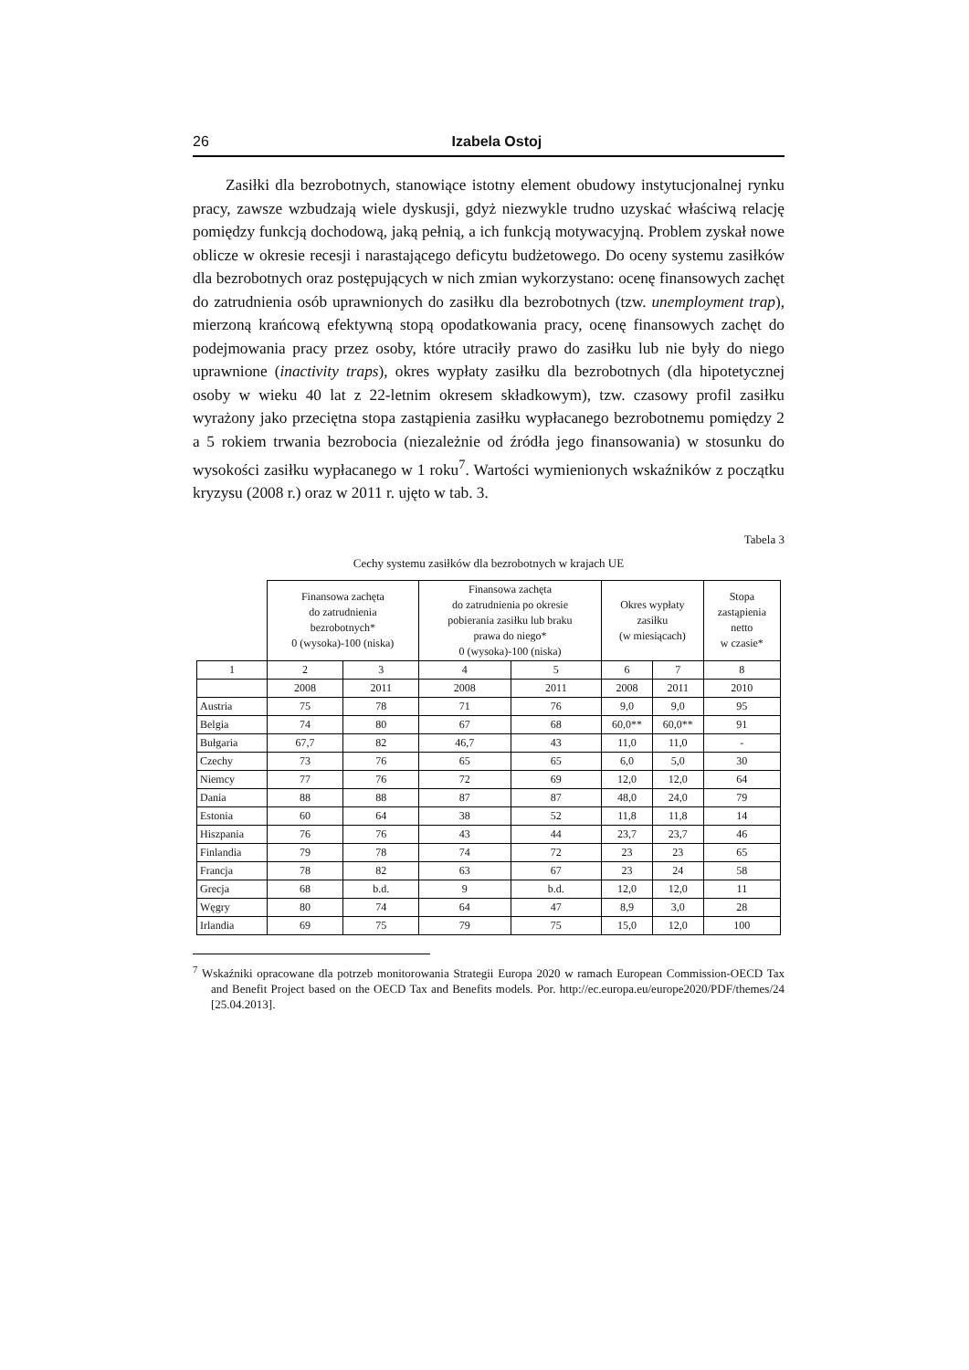26 Izabela Ostoj
Zasiłki dla bezrobotnych, stanowiące istotny element obudowy instytucjo­nalnej rynku pracy, zawsze wzbudzają wiele dyskusji, gdyż niezwykle trudno uzyskać właściwą relację pomiędzy funkcją dochodową, jaką pełnią, a ich funk­cją motywacyjną. Problem zyskał nowe oblicze w okresie recesji i narastającego deficytu budżetowego. Do oceny systemu zasiłków dla bezrobotnych oraz po­stępujących w nich zmian wykorzystano: ocenę finansowych zachęt do zatrud­nienia osób uprawnionych do zasiłku dla bezrobotnych (tzw. unemployment trap), mierzoną krańcową efektywną stopą opodatkowania pracy, ocenę finan­sowych zachęt do podejmowania pracy przez osoby, które utraciły prawo do za­siłku lub nie były do niego uprawnione (inactivity traps), okres wypłaty zasiłku dla bezrobotnych (dla hipotetycznej osoby w wieku 40 lat z 22-letnim okresem składkowym), tzw. czasowy profil zasiłku wyrażony jako przeciętna stopa zastą­pienia zasiłku wypłacanego bezrobotnemu pomiędzy 2 a 5 rokiem trwania bez­robocia (niezależnie od źródła jego finansowania) w stosunku do wysokości za­siłku wypłacanego w 1 roku<sup>7</sup>. Wartości wymienionych wskaźników z początku kryzysu (2008 r.) oraz w 2011 r. ujęto w tab. 3.
Tabela 3
Cechy systemu zasiłków dla bezrobotnych w krajach UE
| | Finansowa zachęta do zatrudnienia bezrobotnych* 0 (wysoka)-100 (niska) | | Finansowa zachęta do zatrudnienia po okresie pobierania zasiłku lub braku prawa do niego* 0 (wysoka)-100 (niska) | | Okres wypłaty zasiłku (w miesiącach) | | Stopa zastąpienia netto w czasie* |
| --- | --- | --- | --- | --- | --- | --- | --- |
| 1 | 2 | 3 | 4 | 5 | 6 | 7 | 8 |
| | 2008 | 2011 | 2008 | 2011 | 2008 | 2011 | 2010 |
| Austria | 75 | 78 | 71 | 76 | 9,0 | 9,0 | 95 |
| Belgia | 74 | 80 | 67 | 68 | 60,0** | 60,0** | 91 |
| Bułgaria | 67,7 | 82 | 46,7 | 43 | 11,0 | 11,0 | - |
| Czechy | 73 | 76 | 65 | 65 | 6,0 | 5,0 | 30 |
| Niemcy | 77 | 76 | 72 | 69 | 12,0 | 12,0 | 64 |
| Dania | 88 | 88 | 87 | 87 | 48,0 | 24,0 | 79 |
| Estonia | 60 | 64 | 38 | 52 | 11,8 | 11,8 | 14 |
| Hiszpania | 76 | 76 | 43 | 44 | 23,7 | 23,7 | 46 |
| Finlandia | 79 | 78 | 74 | 72 | 23 | 23 | 65 |
| Francja | 78 | 82 | 63 | 67 | 23 | 24 | 58 |
| Grecja | 68 | b.d. | 9 | b.d. | 12,0 | 12,0 | 11 |
| Węgry | 80 | 74 | 64 | 47 | 8,9 | 3,0 | 28 |
| Irlandia | 69 | 75 | 79 | 75 | 15,0 | 12,0 | 100 |
<sup>7</sup> Wskaźniki opracowane dla potrzeb monitorowania Strategii Europa 2020 w ramach European Commission-OECD Tax and Benefit Project based on the OECD Tax and Benefits models. Por. http://ec.europa.eu/europe2020/PDF/themes/24 [25.04.2013].